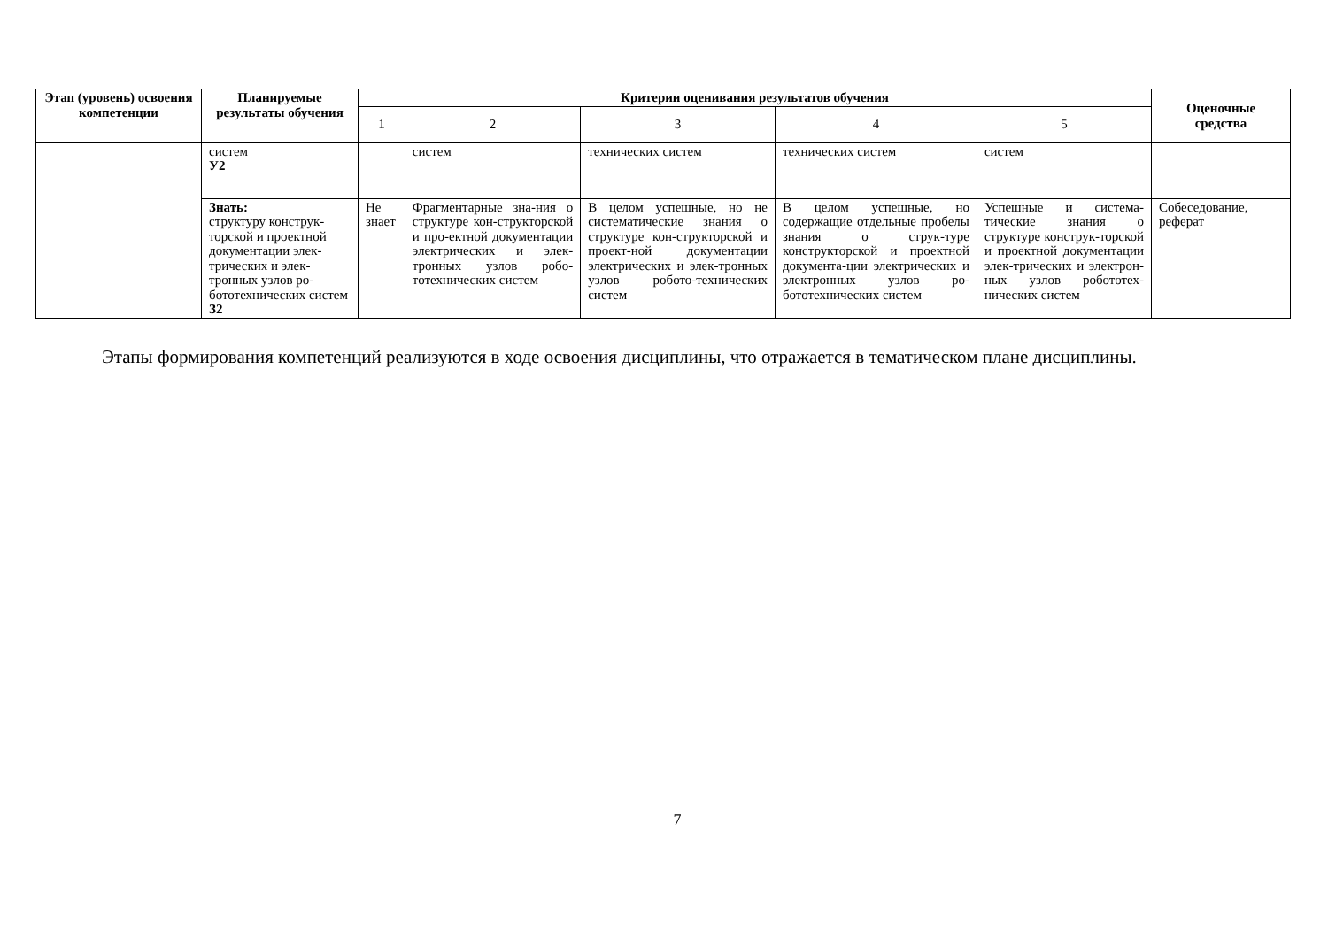| Этап (уровень) освоения компетенции | Планируемые результаты обучения | Критерии оценивания результатов обучения | | | | | Оценочные средства |
| --- | --- | --- | --- | --- | --- | --- | --- |
| | | 1 | 2 | 3 | 4 | 5 | |
| | систем У2 | | систем | технических систем | технических систем | систем | |
| | Знать: структуру конструк-торской и проектной документации элек-трических и элек-тронных узлов ро-бототехнических систем З2 | Не знает | Фрагментарные зна-ния о структуре кон-структорской и про-ектной документации электрических и элек-тронных узлов робо-тотехнических систем | В целом успешные, но не систематические знания о структуре кон-структорской и проект-ной документации электрических и элек-тронных узлов робото-технических систем | В целом успешные, но содержащие отдельные пробелы знания о струк-туре конструкторской и проектной документа-ции электрических и электронных узлов ро-бототехнических систем | Успешные и система-тические знания о структуре конструк-торской и проектной документации элек-трических и электрон-ных узлов робототех-нических систем | Собеседование, реферат |
Этапы формирования компетенций реализуются в ходе освоения дисциплины, что отражается в тематическом плане дисциплины.
7